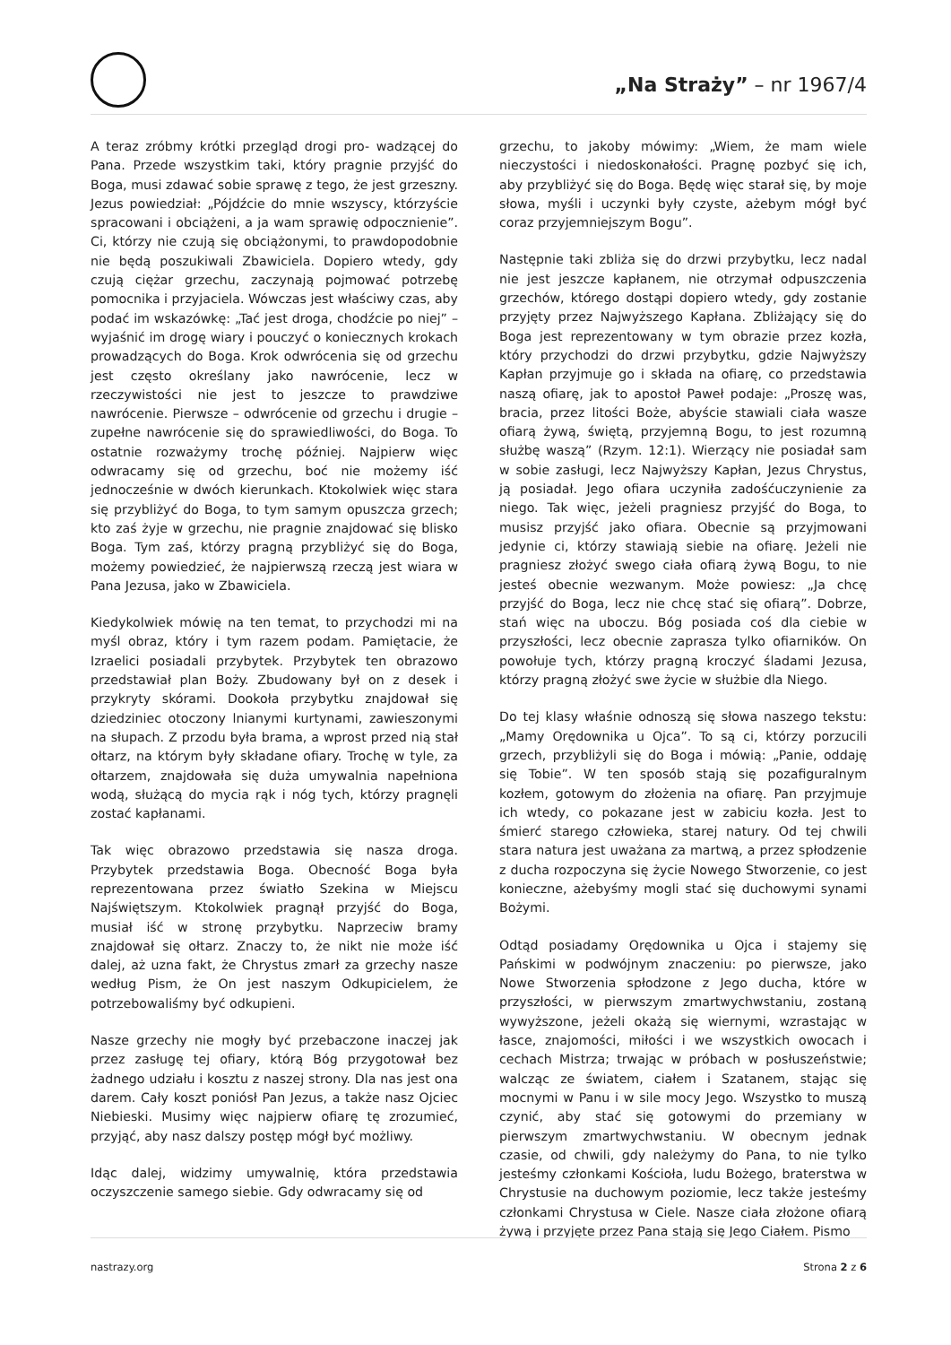„Na Straży” – nr 1967/4
A teraz zróbmy krótki przegląd drogi pro- wadzącej do Pana. Przede wszystkim taki, który pragnie przyjść do Boga, musi zdawać sobie sprawę z tego, że jest grzeszny. Jezus powiedział: „Pójdźcie do mnie wszyscy, którzyście spracowani i obciążeni, a ja wam sprawię odpocznienie”. Ci, którzy nie czują się obciążonymi, to prawdopodobnie nie będą poszukiwali Zbawiciela. Dopiero wtedy, gdy czują ciężar grzechu, zaczynają pojmować potrzebę pomocnika i przyjaciela. Wówczas jest właściwy czas, aby podać im wskazówkę: „Tać jest droga, chodźcie po niej” – wyjaśnić im drogę wiary i pouczyć o koniecznych krokach prowadzących do Boga. Krok odwrócenia się od grzechu jest często określany jako nawrócenie, lecz w rzeczywistości nie jest to jeszcze to prawdziwe nawrócenie. Pierwsze – odwrócenie od grzechu i drugie – zupełne nawrócenie się do sprawiedliwości, do Boga. To ostatnie rozważymy trochę później. Najpierw więc odwracamy się od grzechu, boć nie możemy iść jednocześnie w dwóch kierunkach. Ktokolwiek więc stara się przybliżyć do Boga, to tym samym opuszcza grzech; kto zaś żyje w grzechu, nie pragnie znajdować się blisko Boga. Tym zaś, którzy pragną przybliżyć się do Boga, możemy powiedzieć, że najpierwszą rzeczą jest wiara w Pana Jezusa, jako w Zbawiciela.
Kiedykolwiek mówię na ten temat, to przychodzi mi na myśl obraz, który i tym razem podam. Pamiętacie, że Izraelici posiadali przybytek. Przybytek ten obrazowo przedstawiał plan Boży. Zbudowany był on z desek i przykryty skórami. Dookoła przybytku znajdował się dziedziniec otoczony lnianymi kurtynami, zawieszonymi na słupach. Z przodu była brama, a wprost przed nią stał ołtarz, na którym były składane ofiary. Trochę w tyle, za ołtarzem, znajdowała się duża umywalnia napełniona wodą, służącą do mycia rąk i nóg tych, którzy pragnęli zostać kapłanami.
Tak więc obrazowo przedstawia się nasza droga. Przybytek przedstawia Boga. Obecność Boga była reprezentowana przez światło Szekina w Miejscu Najświętszym. Ktokolwiek pragnął przyjść do Boga, musiał iść w stronę przybytku. Naprzeciw bramy znajdował się ołtarz. Znaczy to, że nikt nie może iść dalej, aż uzna fakt, że Chrystus zmarł za grzechy nasze według Pism, że On jest naszym Odkupicielem, że potrzebowaliśmy być odkupieni.
Nasze grzechy nie mogły być przebaczone inaczej jak przez zasługę tej ofiary, którą Bóg przygotował bez żadnego udziału i kosztu z naszej strony. Dla nas jest ona darem. Cały koszt poniósł Pan Jezus, a także nasz Ojciec Niebieski. Musimy więc najpierw ofiarę tę zrozumieć, przyjąć, aby nasz dalszy postęp mógł być możliwy.
Idąc dalej, widzimy umywalnię, która przedstawia oczyszczenie samego siebie. Gdy odwracamy się od
grzechu, to jakoby mówimy: „Wiem, że mam wiele nieczystości i niedoskonałości. Pragnę pozbyć się ich, aby przybliżyć się do Boga. Będę więc starał się, by moje słowa, myśli i uczynki były czyste, ażebym mógł być coraz przyjemniejszym Bogu”.
Następnie taki zbliża się do drzwi przybytku, lecz nadal nie jest jeszcze kapłanem, nie otrzymał odpuszczenia grzechów, którego dostąpi dopiero wtedy, gdy zostanie przyjęty przez Najwyższego Kapłana. Zbliżający się do Boga jest reprezentowany w tym obrazie przez kozła, który przychodzi do drzwi przybytku, gdzie Najwyższy Kapłan przyjmuje go i składa na ofiarę, co przedstawia naszą ofiarę, jak to apostoł Paweł podaje: „Proszę was, bracia, przez litości Boże, abyście stawiali ciała wasze ofiarą żywą, świętą, przyjemną Bogu, to jest rozumną służbę waszą” (Rzym. 12:1). Wierzący nie posiadał sam w sobie zasługi, lecz Najwyższy Kapłan, Jezus Chrystus, ją posiadał. Jego ofiara uczyniła zadośćuczynienie za niego. Tak więc, jeżeli pragniesz przyjść do Boga, to musisz przyjść jako ofiara. Obecnie są przyjmowani jedynie ci, którzy stawiają siebie na ofiarę. Jeżeli nie pragniesz złożyć swego ciała ofiarą żywą Bogu, to nie jesteś obecnie wezwanym. Może powiesz: „Ja chcę przyjść do Boga, lecz nie chcę stać się ofiarą”. Dobrze, stań więc na uboczu. Bóg posiada coś dla ciebie w przyszłości, lecz obecnie zaprasza tylko ofiarników. On powołuje tych, którzy pragną kroczyć śladami Jezusa, którzy pragną złożyć swe życie w służbie dla Niego.
Do tej klasy właśnie odnoszą się słowa naszego tekstu: „Mamy Orędownika u Ojca”. To są ci, którzy porzucili grzech, przybliżyli się do Boga i mówią: „Panie, oddaję się Tobie”. W ten sposób stają się pozafiguralnym kozłem, gotowym do złożenia na ofiarę. Pan przyjmuje ich wtedy, co pokazane jest w zabiciu kozła. Jest to śmierć starego człowieka, starej natury. Od tej chwili stara natura jest uważana za martwą, a przez spłodzenie z ducha rozpoczyna się życie Nowego Stworzenie, co jest konieczne, ażebyśmy mogli stać się duchowymi synami Bożymi.
Odtąd posiadamy Orędownika u Ojca i stajemy się Pańskimi w podwójnym znaczeniu: po pierwsze, jako Nowe Stworzenia spłodzone z Jego ducha, które w przyszłości, w pierwszym zmartwychwstaniu, zostaną wywyższone, jeżeli okażą się wiernymi, wzrastając w łasce, znajomości, miłości i we wszystkich owocach i cechach Mistrza; trwając w próbach w posłuszeństwie; walcząc ze światem, ciałem i Szatanem, stając się mocnymi w Panu i w sile mocy Jego. Wszystko to muszą czynić, aby stać się gotowymi do przemiany w pierwszym zmartwychwstaniu. W obecnym jednak czasie, od chwili, gdy należymy do Pana, to nie tylko jesteśmy członkami Kościoła, ludu Bożego, braterstwa w Chrystusie na duchowym poziomie, lecz także jesteśmy członkami Chrystusa w Ciele. Nasze ciała złożone ofiarą żywą i przyjęte przez Pana stają się Jego Ciałem. Pismo
nastrazy.org Strona 2 z 6